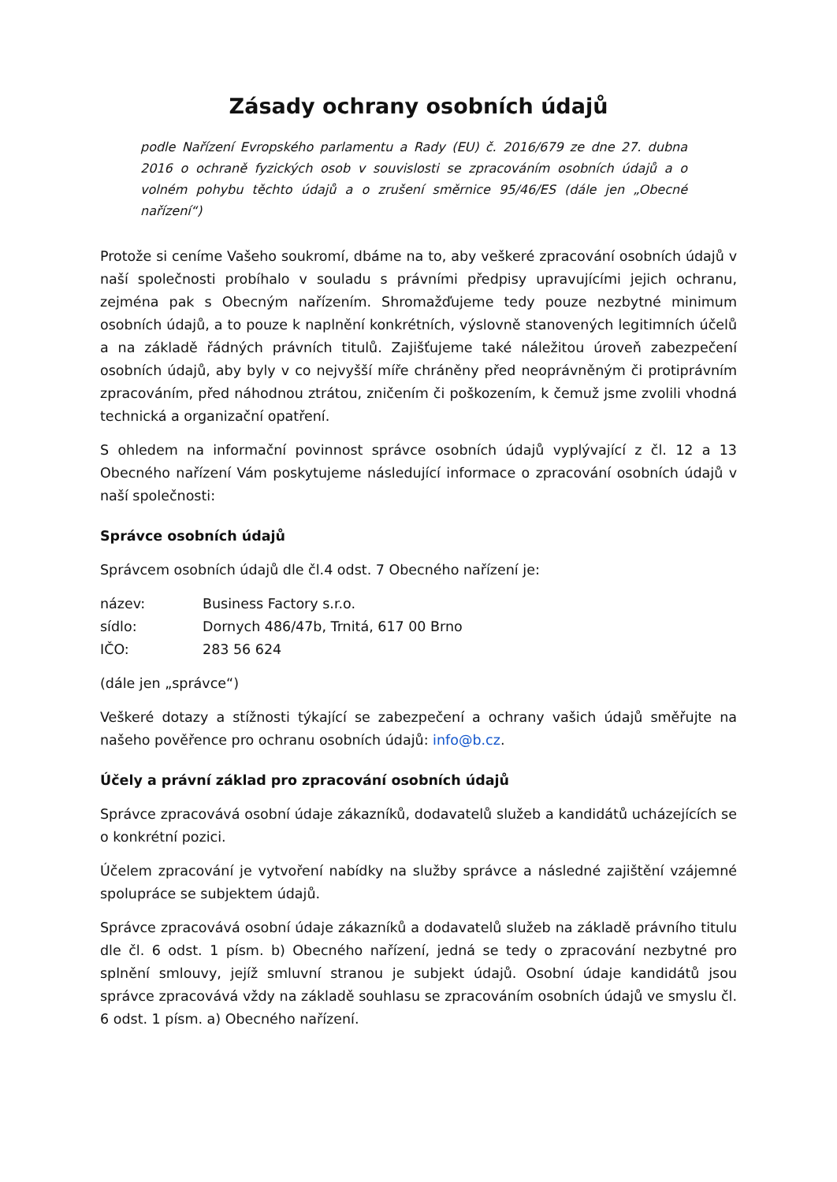Zásady ochrany osobních údajů
podle Nařízení Evropského parlamentu a Rady (EU) č. 2016/679 ze dne 27. dubna 2016 o ochraně fyzických osob v souvislosti se zpracováním osobních údajů a o volném pohybu těchto údajů a o zrušení směrnice 95/46/ES (dále jen „Obecné nařízení“)
Protože si ceníme Vašeho soukromí, dbáme na to, aby veškeré zpracování osobních údajů v naší společnosti probíhalo v souladu s právními předpisy upravujícími jejich ochranu, zejména pak s Obecným nařízením. Shromažďujeme tedy pouze nezbytné minimum osobních údajů, a to pouze k naplnění konkrétních, výslovně stanovených legitimních účelů a na základě řádných právních titulů. Zajišťujeme také náležitou úroveň zabezpečení osobních údajů, aby byly v co nejvyšší míře chráněny před neoprávněným či protiprávním zpracováním, před náhodnou ztrátou, zničením či poškozením, k čemuž jsme zvolili vhodná technická a organizační opatření.
S ohledem na informační povinnost správce osobních údajů vyplývající z čl. 12 a 13 Obecného nařízení Vám poskytujeme následující informace o zpracování osobních údajů v naší společnosti:
Správce osobních údajů
Správcem osobních údajů dle čl.4 odst. 7 Obecného nařízení je:
| název: | Business Factory s.r.o. |
| sídlo: | Dornych 486/47b, Trnitá, 617 00 Brno |
| IČO: | 283 56 624 |
(dále jen „správce“)
Veškeré dotazy a stížnosti týkající se zabezpečení a ochrany vašich údajů směřujte na našeho pověřence pro ochranu osobních údajů: info@b.cz.
Účely a právní základ pro zpracování osobních údajů
Správce zpracovává osobní údaje zákazníků, dodavatelů služeb a kandidátů ucházejících se o konkrétní pozici.
Účelem zpracování je vytvoření nabídky na služby správce a následné zajištění vzájemné spolupráce se subjektem údajů.
Správce zpracovává osobní údaje zákazníků a dodavatelů služeb na základě právního titulu dle čl. 6 odst. 1 písm. b) Obecného nařízení, jedná se tedy o zpracování nezbytné pro splnění smlouvy, jejíž smluvní stranou je subjekt údajů. Osobní údaje kandidátů jsou správce zpracovává vždy na základě souhlasu se zpracováním osobních údajů ve smyslu čl. 6 odst. 1 písm. a) Obecného nařízení.